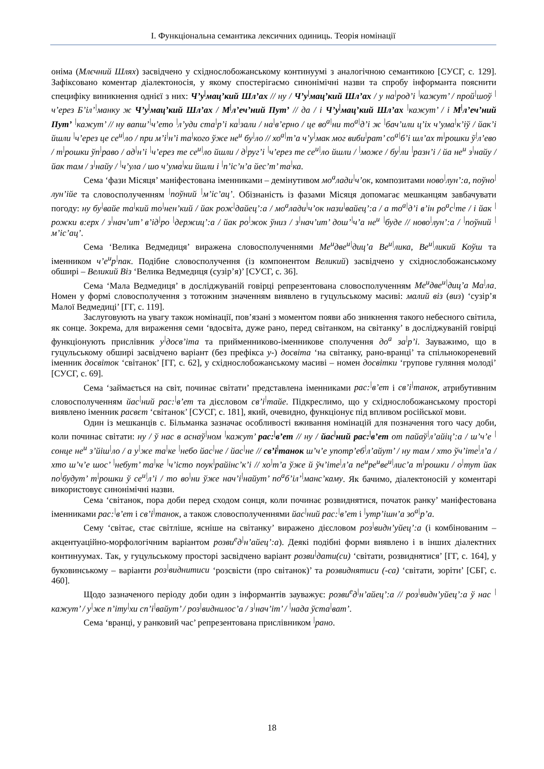I. Функціональна семантика лексичних одиниць. Теорія номінації
оніма (Млєчний Шлях) засвідчено у східнослобожанському континуумі з аналогічною семантикою [СУСГ, с. 129]. Зафіксовано коментар діалектоносія, у якому спостерігаємо синонімічні назви та спробу інформанта пояснити специфіку виникнення однієї з них: Ч’у<sup>|</sup>мац’кий Шл’ах // ну / Ч’у<sup>|</sup>мац’кий Шл’ах / у на<sup>|</sup>род’і <sup>|</sup>кажут’ / прой<sup>|</sup>шоў <sup>|</sup>ч’ерез Б’іл’<sup>|</sup>манку ж Ч’у<sup>|</sup>мац’кий Шл’ах / М<sup>|</sup>л’еч’ний Пут’ // да / і Ч’у<sup>|</sup>мац’кий Шл’ах <sup>|</sup>кажут’ / і М<sup>|</sup>л’еч’ний Пут’ <sup>|</sup>кажут’ // ну вапш’<sup>|</sup>ч’ето <sup>|</sup>л’уди ста<sup>|</sup>р’і ка<sup>|</sup>зали / на<sup>|</sup>в’ерно / це во<sup>а</sup><sup>|</sup>ни то<sup>а</sup><sup>|</sup>д’і ж <sup>|</sup>бач’или ц’іх ч’ума<sup>|</sup>к’іў / йак’і йшли <sup>|</sup>ч’ерез це се<sup>и</sup><sup>|</sup>ло / при м’і<sup>|</sup>н’і та<sup>|</sup>кого ўже не<sup>и</sup> бу<sup>|</sup>ло // хо<sup>а</sup><sup>|</sup>т’а ч’у<sup>|</sup>мак мог виби<sup>|</sup>рат’ со<sup>а</sup><sup>|</sup>б’і шл’ах т<sup>|</sup>рошки ў<sup>|</sup>л’ево / т<sup>|</sup>рошки ўп<sup>|</sup>раво / ад<sup>|</sup>н’і <sup>|</sup>ч’ерез те се<sup>и</sup><sup>|</sup>ло йшли / д<sup>|</sup>руг’і <sup>|</sup>ч’ерез те се<sup>и</sup><sup>|</sup>ло йшли / <sup>|</sup>може / бу<sup>|</sup>ли <sup>|</sup>разн’і / йа не<sup>и</sup> з<sup>|</sup>найу / йак там / з<sup>|</sup>найу / <sup>|</sup>ч’ула / шо ч’ума<sup>|</sup>ки йшли і <sup>|</sup>п’іс’н’а йес’т’ та<sup>|</sup>ка.
Сема ‘фази Місяця’ маніфестована іменниками – демінутивом мо<sup>а</sup>лади<sup>|</sup>ч’ок, композитами ново<sup>|</sup>лун’:а, поўно<sup>|</sup>лун’ійе та словосполученням <sup>|</sup>поўний <sup>|</sup>м’іс’ац’. Обізнаність із фазами Місяця допомагає мешканцям завбачувати погоду: ну бу<sup>|</sup>вайе та<sup>|</sup>кий то<sup>|</sup>нен’кий / йак рож<sup>|</sup>дайец’:а / мо<sup>а</sup>лади<sup>|</sup>ч’ок нази<sup>|</sup>вайец’:а / а то<sup>а</sup><sup>|</sup>д’і в’ін ро<sup>а</sup>с<sup>|</sup>те / і йак <sup>|</sup>рожки в:ерх / з<sup>|</sup>нач’ит’ в’ід<sup>|</sup>ро <sup>|</sup>держиц’:а / йак ро<sup>|</sup>жок ўниз / з<sup>|</sup>нач’ит’ дош’<sup>|</sup>ч’а не<sup>и</sup> <sup>|</sup>буде // ново<sup>|</sup>лун’:а / <sup>|</sup>поўний <sup>|</sup>м’іс’ац’.
Сема ‘Велика Ведмедиця’ виражена словосполученнями Ме<sup>и</sup>две<sup>и</sup><sup>|</sup>диц’а Ве<sup>и</sup><sup>|</sup>лика, Ве<sup>и</sup><sup>|</sup>ликий Коўш та іменником ч’е<sup>и</sup>р<sup>|</sup>пак. Подібне словосполучення (із компонентом Великий) засвідчено у східнослобожанському обширі – Великий Віз ‘Велика Ведмедиця (сузір’я)’ [СУСГ, с. 36].
Сема ‘Мала Ведмедиця’ в досліджуваній говірці репрезентована словосполученням Ме<sup>и</sup>две<sup>и</sup><sup>|</sup>диц’а Ма<sup>|</sup>ла. Номен у формі словосполучення з тотожним значенням виявлено в гуцульському масиві: малий віз (виз) ‘сузір’я Малої Ведмедиці’ [ГГ, с. 119].
Заслуговують на увагу також номінації, пов’язані з моментом появи або зникнення такого небесного світила, як сонце. Зокрема, для вираження семи ‘вдосвіта, дуже рано, перед світанком, на світанку’ в досліджуваній говірці функціонують прислівник у<sup>|</sup>досв’іта та прийменниково-іменникове сполучення до<sup>а</sup> за<sup>|</sup>р’і. Зауважимо, що в гуцульському обширі засвідчено варіант (без префікса у-) досвіта ‘на світанку, рано-вранці’ та спільнокореневий іменник досвіток ‘світанок’ [ГГ, с. 62], у східнослобожанському масиві – номен досвітки ‘групове гуляння молоді’ [СУСГ, с. 69].
Сема ‘займається на світ, починає світати’ представлена іменниками рас:<sup>|</sup>в’ет і св’і<sup>|</sup>танок, атрибутивним словосполученням йас<sup>|</sup>ний рас:<sup>|</sup>в’ет та дієсловом св’і<sup>|</sup>тайе. Підкреслимо, що у східнослобожанському просторі виявлено іменник расвєт ‘світанок’ [СУСГ, с. 181], який, очевидно, функціонує під впливом російської мови.
Один із мешканців с. Більманка зазначає особливості вживання номінацій для позначення того часу доби, коли починає світати: ну / ў нас в аснаў<sup>|</sup>ном <sup>|</sup>кажут’ рас:<sup>|</sup>в’ет // ну / йас<sup>|</sup>ний рас:<sup>|</sup>в’ет от пайаў<sup>|</sup>л’айіц’:а / ш’ч’е <sup>|</sup>сонце не<sup>и</sup> з’йіш<sup>|</sup>ло / а у<sup>|</sup>же та<sup>|</sup>ке <sup>|</sup>небо йас<sup>|</sup>не / йас<sup>|</sup>не // св’і<sup>|</sup>танок ш’ч’е употр’еб<sup>|</sup>л’айут’ / ну там / хто ўч’іте<sup>|</sup>л’а / хто ш’ч’е шос’ <sup>|</sup>небут’ та<sup>|</sup>ке <sup>|</sup>ч’істо поук<sup>|</sup>райінс’к’і // хо<sup>|</sup>т’а ўже й ўч’іте<sup>|</sup>л’а пе<sup>и</sup>ре<sup>и</sup>ве<sup>и</sup><sup>|</sup>лис’а т<sup>|</sup>рошки / о<sup>|</sup>тут йак по<sup>|</sup>будут’ т<sup>|</sup>рошки ў се<sup>и</sup><sup>|</sup>л’і / то во<sup>|</sup>ни ўже нач’і<sup>|</sup>найут’ по<sup>а</sup>б’іл’<sup>|</sup>манс’каму. Як бачимо, діалектоносій у коментарі використовує синонімічні назви.
Сема ‘світанок, пора доби перед сходом сонця, коли починає розвиднятися, початок ранку’ маніфестована іменниками рас:<sup>|</sup>в’ет і св’і<sup>|</sup>танок, а також словосполученнями йас<sup>|</sup>ний рас:<sup>|</sup>в’ет і <sup>|</sup>утр’ішн’а зо<sup>а</sup><sup>|</sup>р’а.
Сему ‘світає, стає світліше, ясніше на світанку’ виражено дієсловом роз<sup>|</sup>видн’уйец’:а (і комбінованим – акцентуаційно-морфологічним варіантом розви<sup>е</sup>д<sup>|</sup>н’айец’:а). Деякі подібні форми виявлено і в інших діалектних континуумах. Так, у гуцульському просторі засвідчено варіант розви<sup>|</sup>дати(си) ‘світати, розвиднятися’ [ГГ, с. 164], у буковинському – варіанти роз<sup>|</sup>виднитиси ‘розсвісти (про світанок)’ та розвиднятиси (-са) ‘світати, зоріти’ [СБГ, с. 460].
Щодо зазначеного періоду доби один з інформантів зауважує: розви<sup>е</sup>д<sup>|</sup>н’айец’:а // роз<sup>|</sup>видн’уйец’:а ў нас <sup>|</sup>кажут’ / у<sup>|</sup>же п’іту<sup>|</sup>хи сп’і<sup>|</sup>вайут’ / роз<sup>|</sup>виднилос’а / з<sup>|</sup>нач’іт’ / <sup>|</sup>нада ўста<sup>|</sup>ват’.
Сема ‘вранці, у ранковий час’ репрезентована прислівником <sup>|</sup>рано.
18